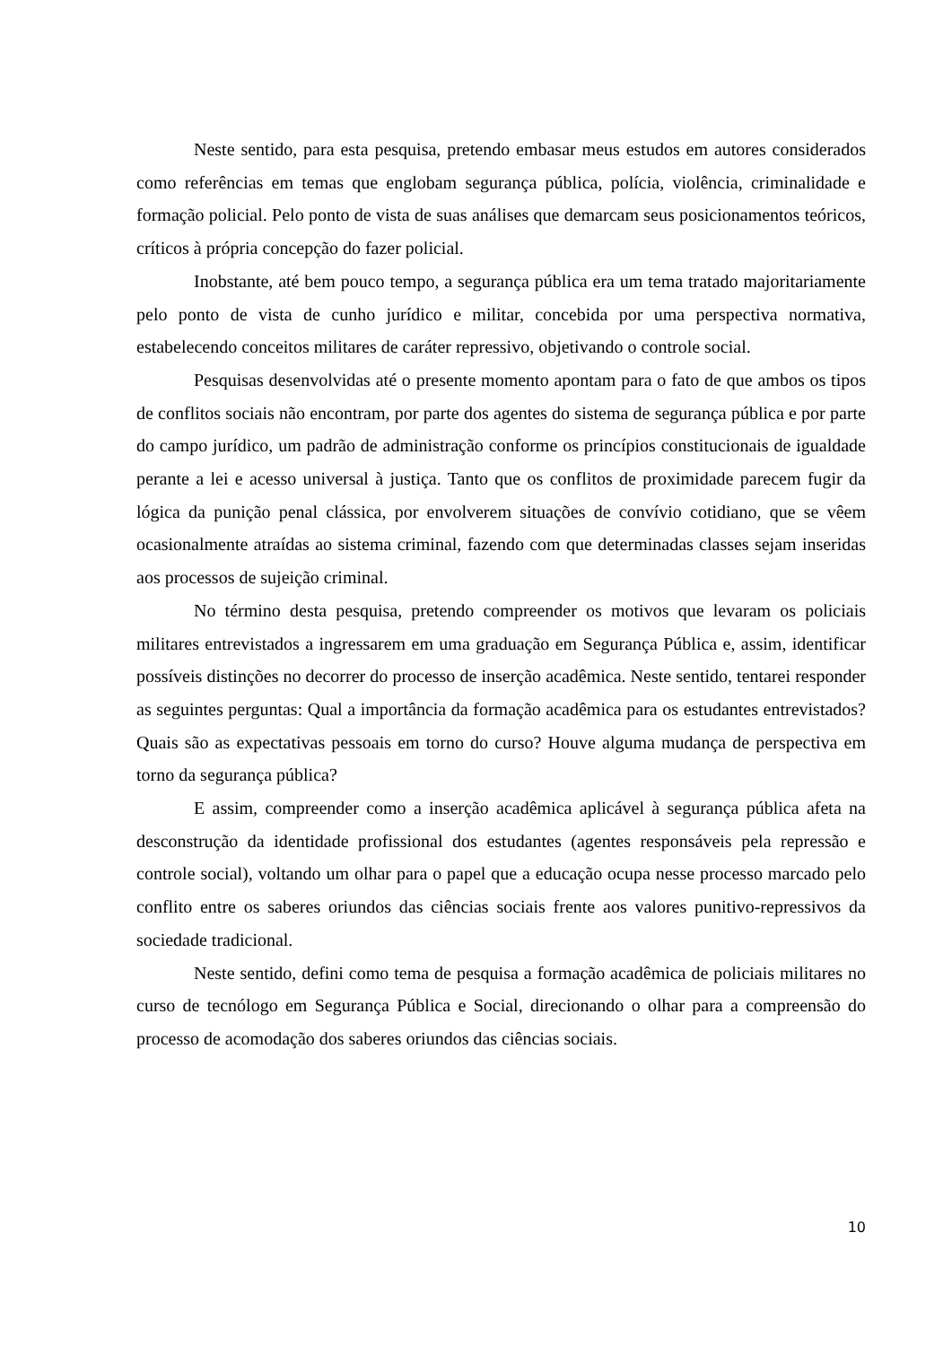Neste sentido, para esta pesquisa, pretendo embasar meus estudos em autores considerados como referências em temas que englobam segurança pública, polícia, violência, criminalidade e formação policial. Pelo ponto de vista de suas análises que demarcam seus posicionamentos teóricos, críticos à própria concepção do fazer policial.
Inobstante, até bem pouco tempo, a segurança pública era um tema tratado majoritariamente pelo ponto de vista de cunho jurídico e militar, concebida por uma perspectiva normativa, estabelecendo conceitos militares de caráter repressivo, objetivando o controle social.
Pesquisas desenvolvidas até o presente momento apontam para o fato de que ambos os tipos de conflitos sociais não encontram, por parte dos agentes do sistema de segurança pública e por parte do campo jurídico, um padrão de administração conforme os princípios constitucionais de igualdade perante a lei e acesso universal à justiça. Tanto que os conflitos de proximidade parecem fugir da lógica da punição penal clássica, por envolverem situações de convívio cotidiano, que se vêem ocasionalmente atraídas ao sistema criminal, fazendo com que determinadas classes sejam inseridas aos processos de sujeição criminal.
No término desta pesquisa, pretendo compreender os motivos que levaram os policiais militares entrevistados a ingressarem em uma graduação em Segurança Pública e, assim, identificar possíveis distinções no decorrer do processo de inserção acadêmica. Neste sentido, tentarei responder as seguintes perguntas: Qual a importância da formação acadêmica para os estudantes entrevistados? Quais são as expectativas pessoais em torno do curso? Houve alguma mudança de perspectiva em torno da segurança pública?
E assim, compreender como a inserção acadêmica aplicável à segurança pública afeta na desconstrução da identidade profissional dos estudantes (agentes responsáveis pela repressão e controle social), voltando um olhar para o papel que a educação ocupa nesse processo marcado pelo conflito entre os saberes oriundos das ciências sociais frente aos valores punitivo-repressivos da sociedade tradicional.
Neste sentido, defini como tema de pesquisa a formação acadêmica de policiais militares no curso de tecnólogo em Segurança Pública e Social, direcionando o olhar para a compreensão do processo de acomodação dos saberes oriundos das ciências sociais.
10